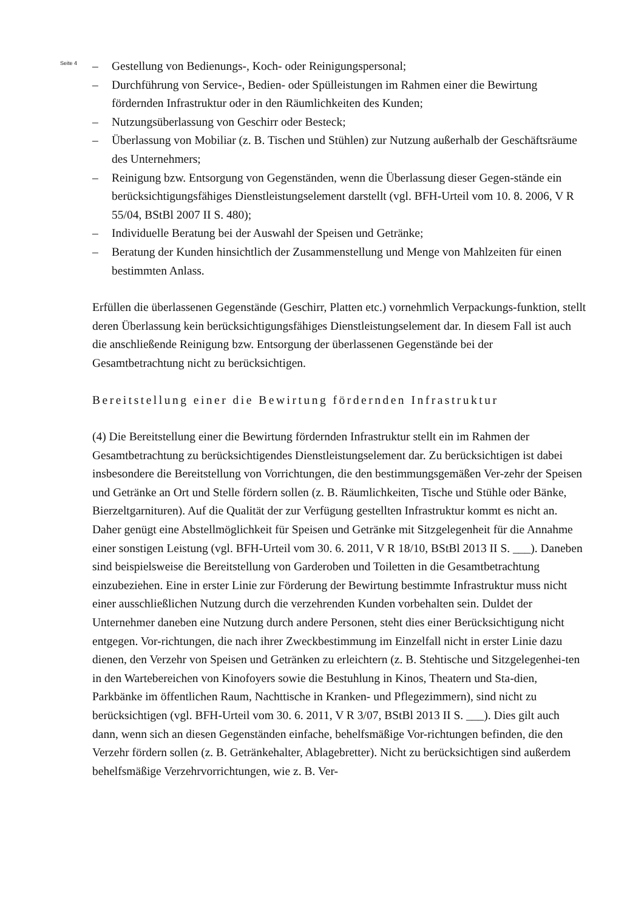Seite 4
– Gestellung von Bedienungs-, Koch- oder Reinigungspersonal;
– Durchführung von Service-, Bedien- oder Spülleistungen im Rahmen einer die Bewirtung fördernden Infrastruktur oder in den Räumlichkeiten des Kunden;
– Nutzungsüberlassung von Geschirr oder Besteck;
– Überlassung von Mobiliar (z. B. Tischen und Stühlen) zur Nutzung außerhalb der Geschäftsräume des Unternehmers;
– Reinigung bzw. Entsorgung von Gegenständen, wenn die Überlassung dieser Gegen-stände ein berücksichtigungsfähiges Dienstleistungselement darstellt (vgl. BFH-Urteil vom 10. 8. 2006, V R 55/04, BStBl 2007 II S. 480);
– Individuelle Beratung bei der Auswahl der Speisen und Getränke;
– Beratung der Kunden hinsichtlich der Zusammenstellung und Menge von Mahlzeiten für einen bestimmten Anlass.
Erfüllen die überlassenen Gegenstände (Geschirr, Platten etc.) vornehmlich Verpackungs-funktion, stellt deren Überlassung kein berücksichtigungsfähiges Dienstleistungselement dar. In diesem Fall ist auch die anschließende Reinigung bzw. Entsorgung der überlassenen Gegenstände bei der Gesamtbetrachtung nicht zu berücksichtigen.
Bereitstellung einer die Bewirtung fördernden Infrastruktur
(4) Die Bereitstellung einer die Bewirtung fördernden Infrastruktur stellt ein im Rahmen der Gesamtbetrachtung zu berücksichtigendes Dienstleistungselement dar. Zu berücksichtigen ist dabei insbesondere die Bereitstellung von Vorrichtungen, die den bestimmungsgemäßen Ver-zehr der Speisen und Getränke an Ort und Stelle fördern sollen (z. B. Räumlichkeiten, Tische und Stühle oder Bänke, Bierzeltgarnituren). Auf die Qualität der zur Verfügung gestellten Infrastruktur kommt es nicht an. Daher genügt eine Abstellmöglichkeit für Speisen und Getränke mit Sitzgelegenheit für die Annahme einer sonstigen Leistung (vgl. BFH-Urteil vom 30. 6. 2011, V R 18/10, BStBl 2013 II S. ___). Daneben sind beispielsweise die Bereitstellung von Garderoben und Toiletten in die Gesamtbetrachtung einzubeziehen. Eine in erster Linie zur Förderung der Bewirtung bestimmte Infrastruktur muss nicht einer ausschließlichen Nutzung durch die verzehrenden Kunden vorbehalten sein. Duldet der Unternehmer daneben eine Nutzung durch andere Personen, steht dies einer Berücksichtigung nicht entgegen. Vor-richtungen, die nach ihrer Zweckbestimmung im Einzelfall nicht in erster Linie dazu dienen, den Verzehr von Speisen und Getränken zu erleichtern (z. B. Stehtische und Sitzgelegenhei-ten in den Wartebereichen von Kinofoyers sowie die Bestuhlung in Kinos, Theatern und Sta-dien, Parkbänke im öffentlichen Raum, Nachttische in Kranken- und Pflegezimmern), sind nicht zu berücksichtigen (vgl. BFH-Urteil vom 30. 6. 2011, V R 3/07, BStBl 2013 II S. ___). Dies gilt auch dann, wenn sich an diesen Gegenständen einfache, behelfsmäßige Vor-richtungen befinden, die den Verzehr fördern sollen (z. B. Getränkehalter, Ablagebretter). Nicht zu berücksichtigen sind außerdem behelfsmäßige Verzehrvorrichtungen, wie z. B. Ver-